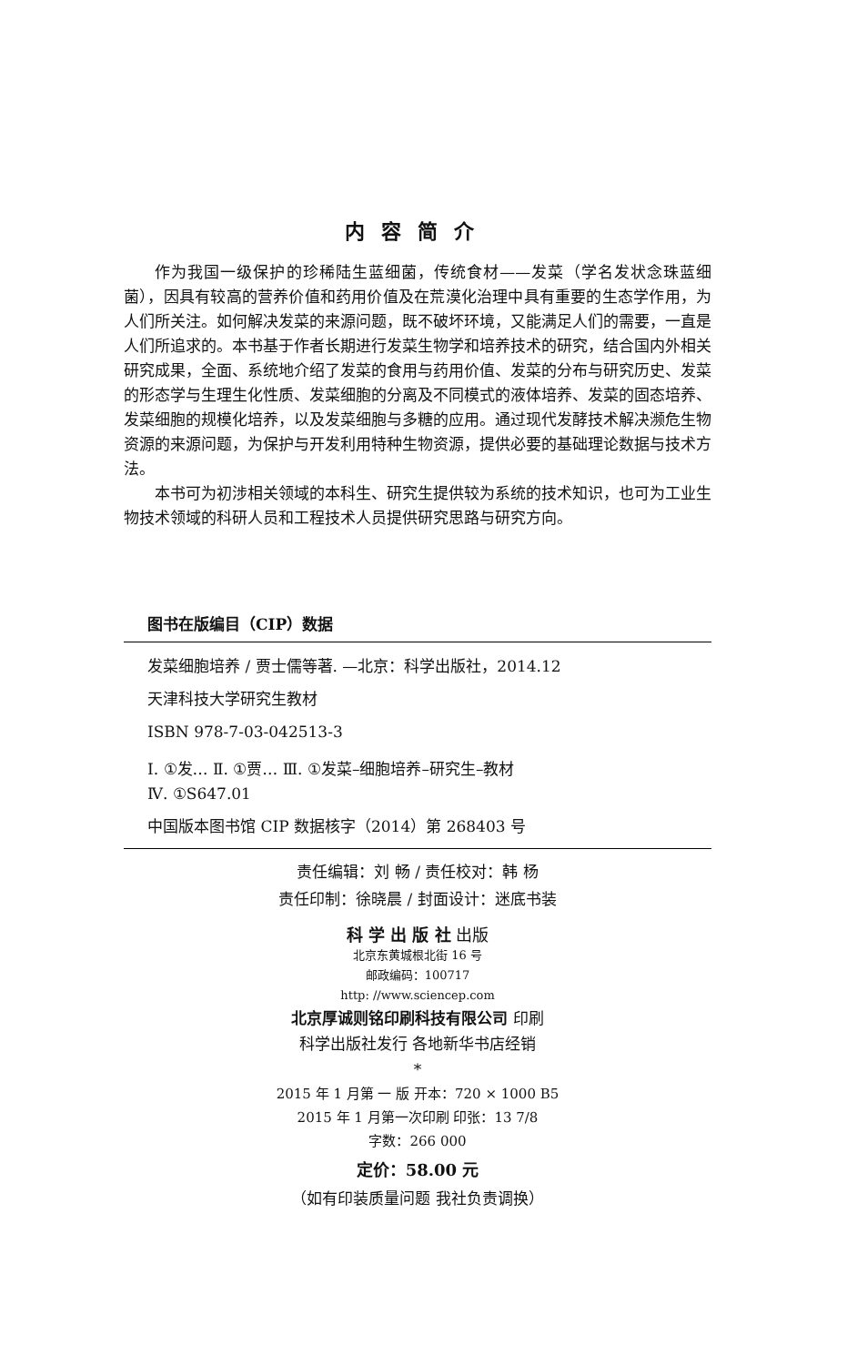内容简介
作为我国一级保护的珍稀陆生蓝细菌，传统食材——发菜（学名发状念珠蓝细菌），因具有较高的营养价值和药用价值及在荒漠化治理中具有重要的生态学作用，为人们所关注。如何解决发菜的来源问题，既不破坏环境，又能满足人们的需要，一直是人们所追求的。本书基于作者长期进行发菜生物学和培养技术的研究，结合国内外相关研究成果，全面、系统地介绍了发菜的食用与药用价值、发菜的分布与研究历史、发菜的形态学与生理生化性质、发菜细胞的分离及不同模式的液体培养、发菜的固态培养、发菜细胞的规模化培养，以及发菜细胞与多糖的应用。通过现代发酵技术解决濒危生物资源的来源问题，为保护与开发利用特种生物资源，提供必要的基础理论数据与技术方法。
本书可为初涉相关领域的本科生、研究生提供较为系统的技术知识，也可为工业生物技术领域的科研人员和工程技术人员提供研究思路与研究方向。
图书在版编目（CIP）数据
发菜细胞培养 / 贾士儒等著. —北京：科学出版社，2014.12
天津科技大学研究生教材
ISBN 978-7-03-042513-3
Ⅰ. ①发… Ⅱ. ①贾… Ⅲ. ①发菜–细胞培养–研究生–教材
Ⅳ. ①S647.01
中国版本图书馆 CIP 数据核字（2014）第 268403 号
责任编辑：刘 畅 / 责任校对：韩 杨
责任印制：徐晓晨 / 封面设计：迷底书装
科 学 出 版 社 出版
北京东黄城根北街 16 号
邮政编码：100717
http: //www.sciencep.com
北京厚诚则铭印刷科技有限公司 印刷
科学出版社发行 各地新华书店经销
*
2015 年 1 月第 一 版 开本：720 × 1000 B5
2015 年 1 月第一次印刷 印张：13 7/8
字数：266 000
定价：58.00 元
（如有印装质量问题 我社负责调换）